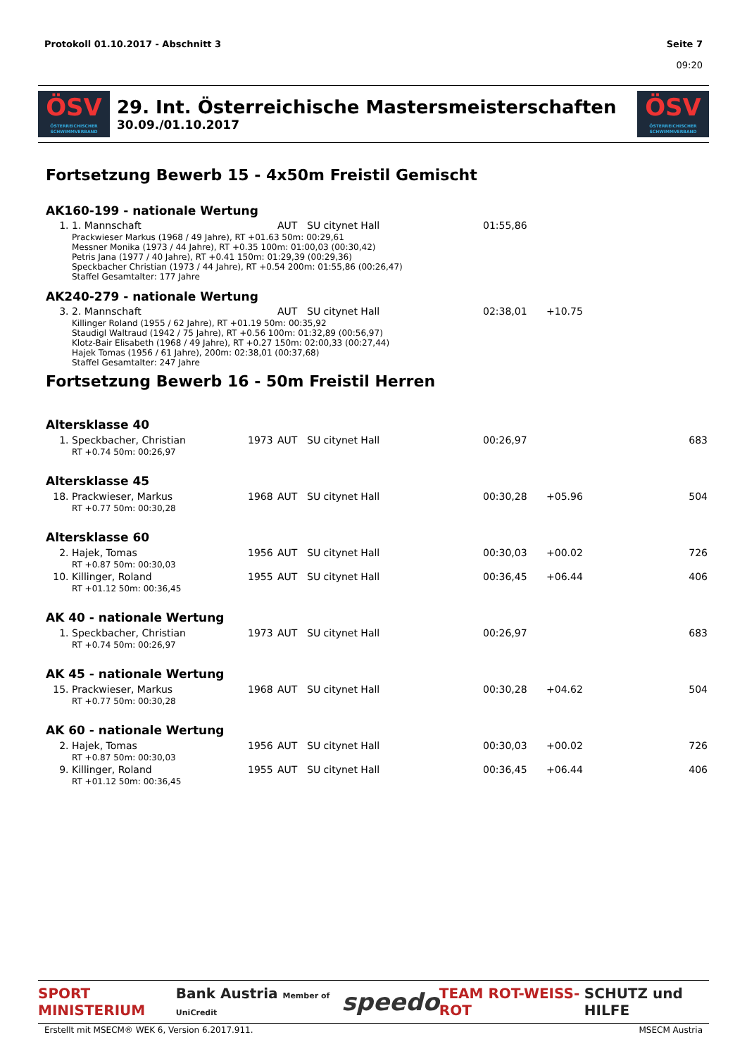Protokoll 01.10.2017 - Abschnitt 3
Seite 7
09:20
ÖSV
ÖSTERREICHISCHER SCHWIMMVERBAND
29. Int. Österreichische Mastersmeisterschaften
30.09./01.10.2017
ÖSV
ÖSTERREICHISCHER SCHWIMMVERBAND
Fortsetzung Bewerb 15 - 4x50m Freistil Gemischt
AK160-199 - nationale Wertung
| 1. | 1. Mannschaft | | AUT | SU citynet Hall | 01:55,86 | | |
| Prackwieser Markus (1968 / 49 Jahre), RT +01.63 50m: 00:29,61 Messner Monika (1973 / 44 Jahre), RT +0.35 100m: 01:00,03 (00:30,42) Petris Jana (1977 / 40 Jahre), RT +0.41 150m: 01:29,39 (00:29,36) Speckbacher Christian (1973 / 44 Jahre), RT +0.54 200m: 01:55,86 (00:26,47) Staffel Gesamtalter: 177 Jahre | | | | | | | |
AK240-279 - nationale Wertung
| 3. | 2. Mannschaft | | AUT | SU citynet Hall | 02:38,01 | +10.75 | |
| Killinger Roland (1955 / 62 Jahre), RT +01.19 50m: 00:35,92 Staudigl Waltraud (1942 / 75 Jahre), RT +0.56 100m: 01:32,89 (00:56,97) Klotz-Bair Elisabeth (1968 / 49 Jahre), RT +0.27 150m: 02:00,33 (00:27,44) Hajek Tomas (1956 / 61 Jahre), 200m: 02:38,01 (00:37,68) Staffel Gesamtalter: 247 Jahre | | | | | | | |
Fortsetzung Bewerb 16 - 50m Freistil Herren
| Altersklasse 40 | | | | | | | |
| 1. | Speckbacher, Christian | 1973 | AUT | SU citynet Hall | 00:26,97 | | 683 |
| | RT +0.74 50m: 00:26,97 | | | | | | |
| Altersklasse 45 | | | | | | | |
| 18. | Prackwieser, Markus | 1968 | AUT | SU citynet Hall | 00:30,28 | +05.96 | 504 |
| | RT +0.77 50m: 00:30,28 | | | | | | |
| Altersklasse 60 | | | | | | | |
| 2. | Hajek, Tomas | 1956 | AUT | SU citynet Hall | 00:30,03 | +00.02 | 726 |
| | RT +0.87 50m: 00:30,03 | | | | | | |
| 10. | Killinger, Roland | 1955 | AUT | SU citynet Hall | 00:36,45 | +06.44 | 406 |
| | RT +01.12 50m: 00:36,45 | | | | | | |
| AK 40 - nationale Wertung | | | | | | | |
| 1. | Speckbacher, Christian | 1973 | AUT | SU citynet Hall | 00:26,97 | | 683 |
| | RT +0.74 50m: 00:26,97 | | | | | | |
| AK 45 - nationale Wertung | | | | | | | |
| 15. | Prackwieser, Markus | 1968 | AUT | SU citynet Hall | 00:30,28 | +04.62 | 504 |
| | RT +0.77 50m: 00:30,28 | | | | | | |
| AK 60 - nationale Wertung | | | | | | | |
| 2. | Hajek, Tomas | 1956 | AUT | SU citynet Hall | 00:30,03 | +00.02 | 726 |
| | RT +0.87 50m: 00:30,03 | | | | | | |
| 9. | Killinger, Roland | 1955 | AUT | SU citynet Hall | 00:36,45 | +06.44 | 406 |
| | RT +01.12 50m: 00:36,45 | | | | | | |
SPORT MINISTERIUM Bank Austria Member of UniCredit speedo TEAM ROT-WEISS-ROT SCHUTZ und HILFE
Erstellt mit MSECM® WEK 6, Version 6.2017.911. MSECM Austria